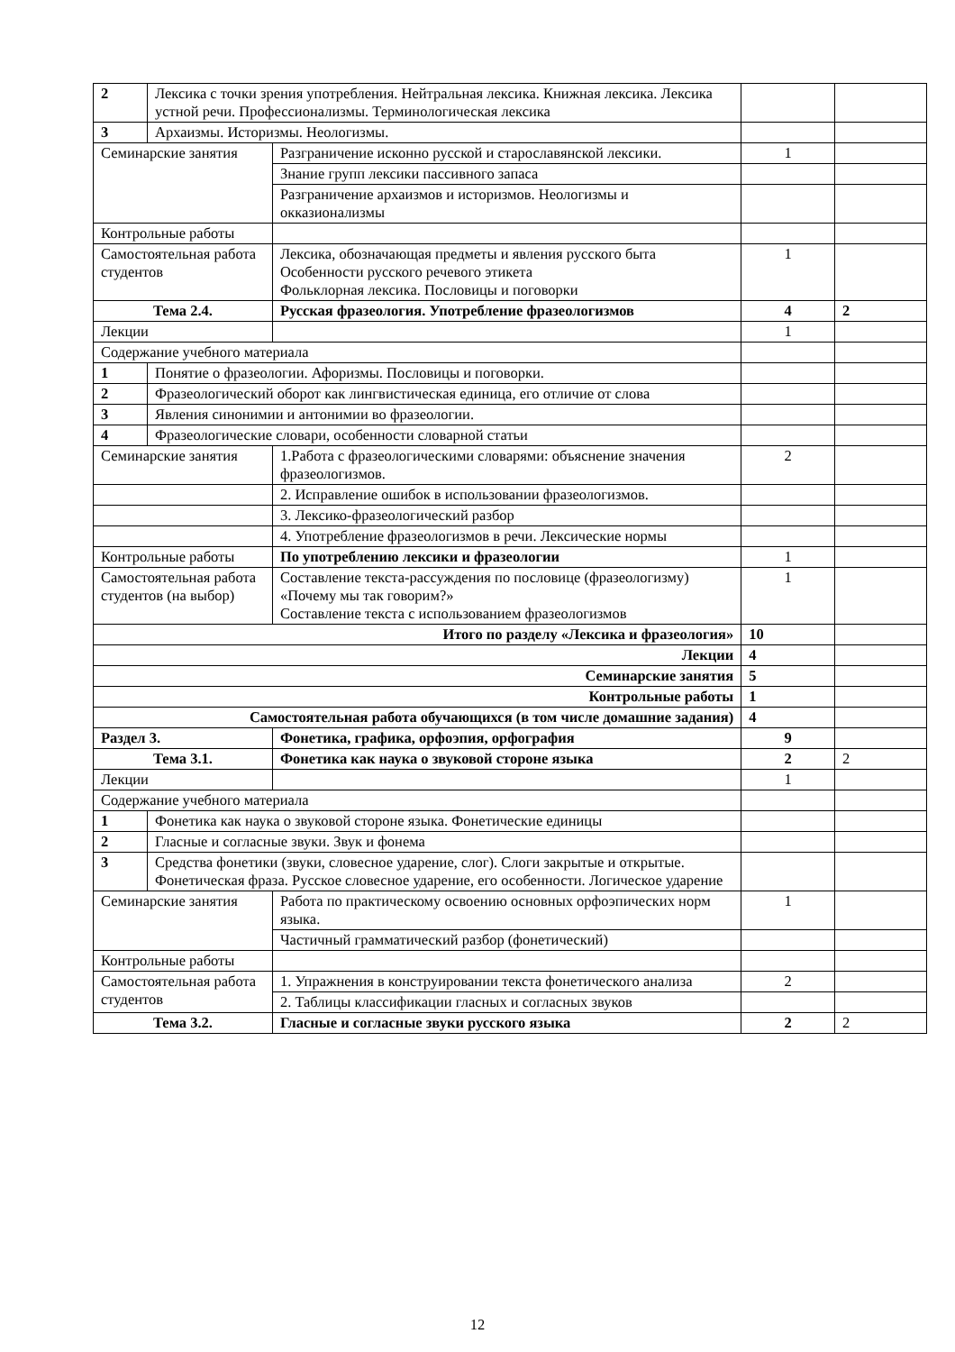| 2 | Лексика с точки зрения употребления. Нейтральная лексика. Книжная лексика. Лексика устной речи. Профессионализмы. Терминологическая лексика | | | |
| 3 | Архаизмы. Историзмы. Неологизмы. | | | |
| Семинарские занятия | | Разграничение исконно русской и старославянской лексики. | 1 | |
| | | Знание групп лексики пассивного запаса | | |
| | | Разграничение архаизмов и историзмов. Неологизмы и окказионализмы | | |
| Контрольные работы | | | | |
| Самостоятельная работа студентов | | Лексика, обозначающая предметы и явления русского быта Особенности русского речевого этикета Фольклорная лексика. Пословицы и поговорки | 1 | |
| Тема 2.4. | | Русская фразеология. Употребление фразеологизмов | 4 | 2 |
| Лекции | | | 1 | |
| Содержание учебного материала | | | | |
| 1 | Понятие о фразеологии. Афоризмы. Пословицы и поговорки. | | | |
| 2 | Фразеологический оборот как лингвистическая единица, его отличие от слова | | | |
| 3 | Явления синонимии и антонимии во фразеологии. | | | |
| 4 | Фразеологические словари, особенности словарной статьи | | | |
| Семинарские занятия | | 1.Работа с фразеологическими словарями: объяснение значения фразеологизмов. | 2 | |
| | | 2. Исправление ошибок в использовании фразеологизмов. | | |
| | | 3. Лексико-фразеологический разбор | | |
| | | 4. Употребление фразеологизмов в речи. Лексические нормы | | |
| Контрольные работы | | По употреблению лексики и фразеологии | 1 | |
| Самостоятельная работа студентов (на выбор) | | Составление текста-рассуждения по пословице (фразеологизму) «Почему мы так говорим?» Составление текста с использованием фразеологизмов | 1 | |
| Итого по разделу «Лексика и фразеология» | | | 10 | |
| Лекции | | | 4 | |
| Семинарские занятия | | | 5 | |
| Контрольные работы | | | 1 | |
| Самостоятельная работа обучающихся (в том числе домашние задания) | | | 4 | |
| Раздел 3. | | Фонетика, графика, орфоэпия, орфография | 9 | |
| Тема 3.1. | | Фонетика как наука о звуковой стороне языка | 2 | 2 |
| Лекции | | | 1 | |
| Содержание учебного материала | | | | |
| 1 | Фонетика как наука о звуковой стороне языка. Фонетические единицы | | | |
| 2 | Гласные и согласные звуки. Звук и фонема | | | |
| 3 | Средства фонетики (звуки, словесное ударение, слог). Слоги закрытые и открытые. Фонетическая фраза. Русское словесное ударение, его особенности. Логическое ударение | | | |
| Семинарские занятия | | Работа по практическому освоению основных орфоэпических норм языка. | 1 | |
| | | Частичный грамматический разбор (фонетический) | | |
| Контрольные работы | | | | |
| Самостоятельная работа студентов | | 1. Упражнения в конструировании текста фонетического анализа | 2 | |
| | | 2. Таблицы классификации гласных и согласных звуков | | |
| Тема 3.2. | | Гласные и согласные звуки русского языка | 2 | 2 |
12